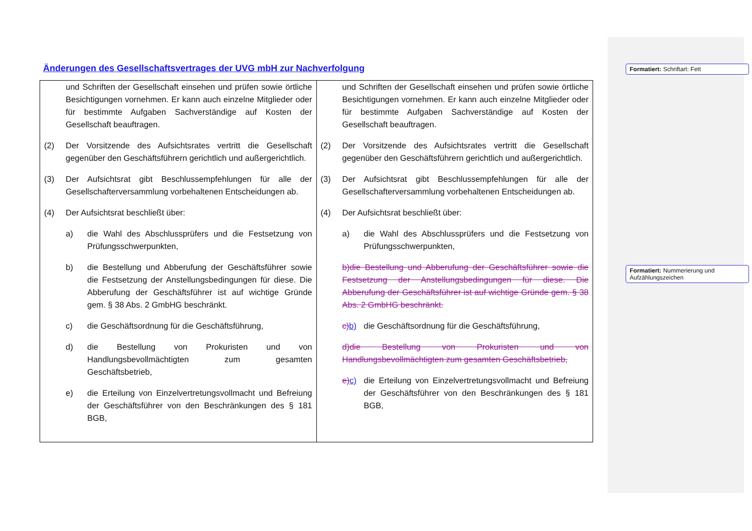Änderungen des Gesellschaftsvertrages der UVG mbH zur Nachverfolgung
Formatiert: Schriftart: Fett
Formatiert: Nummerierung und Aufzählungszeichen
| und Schriften der Gesellschaft einsehen und prüfen sowie örtliche Besichtigungen vornehmen. Er kann auch einzelne Mitglieder oder für bestimmte Aufgaben Sachverständige auf Kosten der Gesellschaft beauftragen. (2) Der Vorsitzende des Aufsichtsrates vertritt die Gesellschaft gegenüber den Geschäftsführern gerichtlich und außergerichtlich. (3) Der Aufsichtsrat gibt Beschlussempfehlungen für alle der Gesellschafterversammlung vorbehaltenen Entscheidungen ab. (4) Der Aufsichtsrat beschließt über: a) die Wahl des Abschlussprüfers und die Festsetzung von Prüfungsschwerpunkten, b) die Bestellung und Abberufung der Geschäftsführer sowie die Festsetzung der Anstellungsbedingungen für diese. Die Abberufung der Geschäftsführer ist auf wichtige Gründe gem. § 38 Abs. 2 GmbHG beschränkt. c) die Geschäftsordnung für die Geschäftsführung, d) die Bestellung von Prokuristen und von Handlungsbevollmächtigten zum gesamten Geschäftsbetrieb, e) die Erteilung von Einzelvertretungsvollmacht und Befreiung der Geschäftsführer von den Beschränkungen des § 181 BGB, | und Schriften der Gesellschaft einsehen und prüfen sowie örtliche Besichtigungen vornehmen. Er kann auch einzelne Mitglieder oder für bestimmte Aufgaben Sachverständige auf Kosten der Gesellschaft beauftragen. (2) Der Vorsitzende des Aufsichtsrates vertritt die Gesellschaft gegenüber den Geschäftsführern gerichtlich und außergerichtlich. (3) Der Aufsichtsrat gibt Beschlussempfehlungen für alle der Gesellschafterversammlung vorbehaltenen Entscheidungen ab. (4) Der Aufsichtsrat beschließt über: a) die Wahl des Abschlussprüfers und die Festsetzung von Prüfungsschwerpunkten, b)die Bestellung und Abberufung der Geschäftsführer sowie die Festsetzung der Anstellungsbedingungen für diese. Die Abberufung der Geschäftsführer ist auf wichtige Gründe gem. § 38 Abs. 2 GmbHG beschränkt. c) b) die Geschäftsordnung für die Geschäftsführung, d)die Bestellung von Prokuristen und von Handlungsbevollmächtigten zum gesamten Geschäftsbetrieb, e) c) die Erteilung von Einzelvertretungsvollmacht und Befreiung der Geschäftsführer von den Beschränkungen des § 181 BGB, |